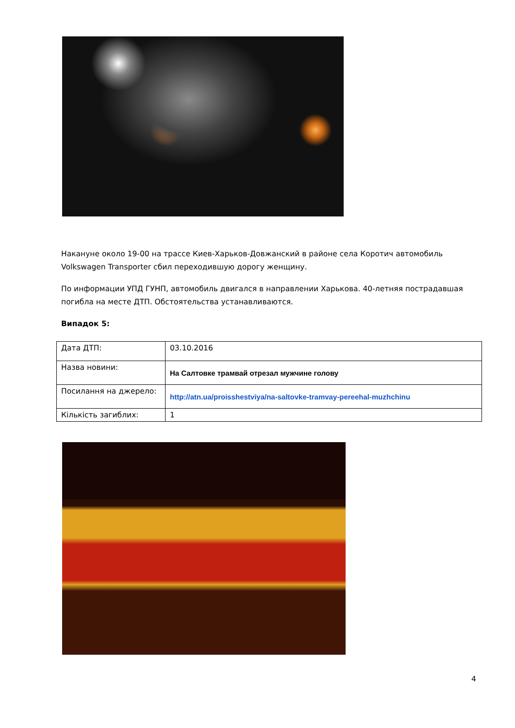Накануне около 19-00 на трассе Киев-Харьков-Довжанский в районе села Коротич автомобиль Volkswagen Transporter сбил переходившую дорогу женщину.
По информации УПД ГУНП, автомобиль двигался в направлении Харькова. 40-летняя пострадавшая погибла на месте ДТП. Обстоятельства устанавливаются.
Випадок 5:
| Дата ДТП: | 03.10.2016 |
| Назва новини: | На Салтовке трамвай отрезал мужчине голову |
| Посилання на джерело: | http://atn.ua/proisshestviya/na-saltovke-tramvay-pereehal-muzhchinu |
| Кількість загиблих: | 1 |
4